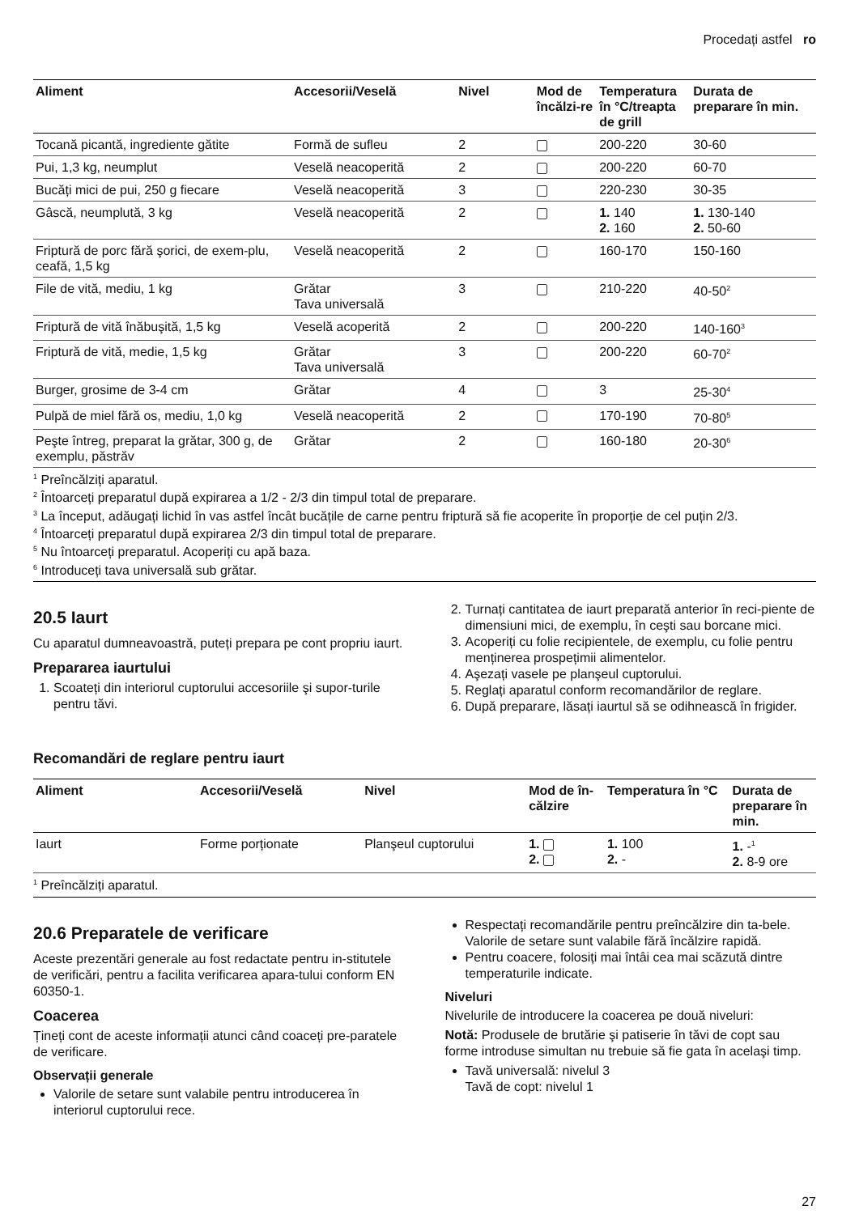Procedați astfel ro
| Aliment | Accesorii/Veselă | Nivel | Mod de încălzi-re | Temperatura în °C/treapta de grill | Durata de preparare în min. |
| --- | --- | --- | --- | --- | --- |
| Tocană picantă, ingrediente gătite | Formă de sufleu | 2 | | 200-220 | 30-60 |
| Pui, 1,3 kg, neumplut | Veselă neacoperită | 2 | | 200-220 | 60-70 |
| Bucăți mici de pui, 250 g fiecare | Veselă neacoperită | 3 | | 220-230 | 30-35 |
| Gâscă, neumplută, 3 kg | Veselă neacoperită | 2 | | 1. 140 2. 160 | 1. 130-140 2. 50-60 |
| Friptură de porc fără şorici, de exem-plu, ceafă, 1,5 kg | Veselă neacoperită | 2 | | 160-170 | 150-160 |
| File de vită, mediu, 1 kg | Grătar Tava universală | 3 | | 210-220 | 40-50<sup>2</sup> |
| Friptură de vită înăbuşită, 1,5 kg | Veselă acoperită | 2 | | 200-220 | 140-160<sup>3</sup> |
| Friptură de vită, medie, 1,5 kg | Grătar Tava universală | 3 | | 200-220 | 60-70<sup>2</sup> |
| Burger, grosime de 3-4 cm | Grătar | 4 | | 3 | 25-30<sup>4</sup> |
| Pulpă de miel fără os, mediu, 1,0 kg | Veselă neacoperită | 2 | | 170-190 | 70-80<sup>5</sup> |
| Peşte întreg, preparat la grătar, 300 g, de exemplu, păstrăv | Grătar | 2 | | 160-180 | 20-30<sup>6</sup> |
<sup>1</sup> Preîncălziți aparatul.
<sup>2</sup> Întoarceți preparatul după expirarea a 1/2 - 2/3 din timpul total de preparare.
<sup>3</sup> La început, adăugați lichid în vas astfel încât bucățile de carne pentru friptură să fie acoperite în proporție de cel puțin 2/3.
<sup>4</sup> Întoarceți preparatul după expirarea 2/3 din timpul total de preparare.
<sup>5</sup> Nu întoarceți preparatul. Acoperiți cu apă baza.
<sup>6</sup> Introduceți tava universală sub grătar.
20.5 Iaurt
Cu aparatul dumneavoastră, puteți prepara pe cont propriu iaurt.
Prepararea iaurtului
1. Scoateți din interiorul cuptorului accesoriile şi supor-turile pentru tăvi.
2. Turnați cantitatea de iaurt preparată anterior în reci-piente de dimensiuni mici, de exemplu, în ceşti sau borcane mici.
3. Acoperiți cu folie recipientele, de exemplu, cu folie pentru menținerea prospețimii alimentelor.
4. Aşezați vasele pe planşeul cuptorului.
5. Reglați aparatul conform recomandărilor de reglare.
6. După preparare, lăsați iaurtul să se odihnească în frigider.
Recomandări de reglare pentru iaurt
| Aliment | Accesorii/Veselă | Nivel | Mod de în-călzire | Temperatura în °C | Durata de preparare în min. |
| --- | --- | --- | --- | --- | --- |
| Iaurt | Forme porționate | Planşeul cuptorului | 1. 2. | 1. 100 2. - | 1. -<sup>1</sup> 2. 8-9 ore |
<sup>1</sup> Preîncălziți aparatul.
20.6 Preparatele de verificare
Aceste prezentări generale au fost redactate pentru in-stitutele de verificări, pentru a facilita verificarea apara-tului conform EN 60350-1.
Coacerea
Țineți cont de aceste informații atunci când coaceți pre-paratele de verificare.
Observații generale
Valorile de setare sunt valabile pentru introducerea în interiorul cuptorului rece.
Respectați recomandările pentru preîncălzire din ta-bele. Valorile de setare sunt valabile fără încălzire rapidă.
Pentru coacere, folosiți mai întâi cea mai scăzută dintre temperaturile indicate.
Niveluri
Nivelurile de introducere la coacerea pe două niveluri:
Notă: Produsele de brutărie şi patiserie în tăvi de copt sau forme introduse simultan nu trebuie să fie gata în acelaşi timp.
Tavă universală: nivelul 3
Tavă de copt: nivelul 1
27